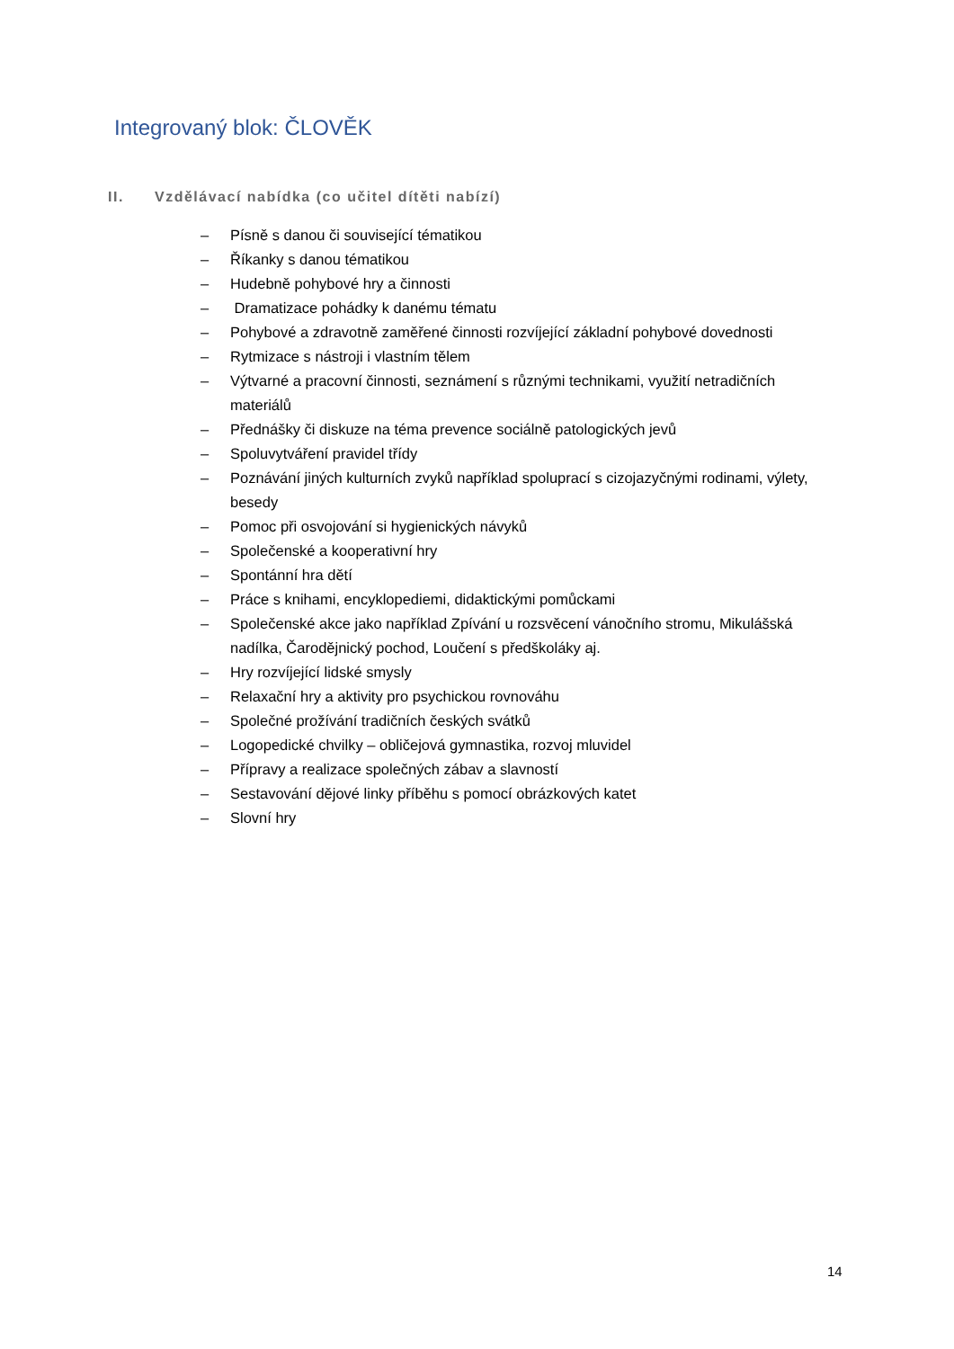Integrovaný blok: ČLOVĚK
II. Vzdělávací nabídka (co učitel dítěti nabízí)
– Písně s danou či související tématikou
– Říkanky s danou tématikou
– Hudebně pohybové hry a činnosti
– Dramatizace pohádky k danému tématu
– Pohybové a zdravotně zaměřené činnosti rozvíjející základní pohybové dovednosti
– Rytmizace s nástroji i vlastním tělem
– Výtvarné a pracovní činnosti, seznámení s různými technikami, využití netradičních materiálů
– Přednášky či diskuze na téma prevence sociálně patologických jevů
– Spoluvytváření pravidel třídy
– Poznávání jiných kulturních zvyků například spoluprací s cizojazyčnými rodinami, výlety, besedy
– Pomoc při osvojování si hygienických návyků
– Společenské a kooperativní hry
– Spontánní hra dětí
– Práce s knihami, encyklopediemi, didaktickými pomůckami
– Společenské akce jako například Zpívání u rozsvěcení vánočního stromu, Mikulášská nadílka, Čarodějnický pochod, Loučení s předškoláky aj.
– Hry rozvíjející lidské smysly
– Relaxační hry a aktivity pro psychickou rovnováhu
– Společné prožívání tradičních českých svátků
– Logopedické chvilky – obličejová gymnastika, rozvoj mluvidel
– Přípravy a realizace společných zábav a slavností
– Sestavování dějové linky příběhu s pomocí obrázkových katet
– Slovní hry
14